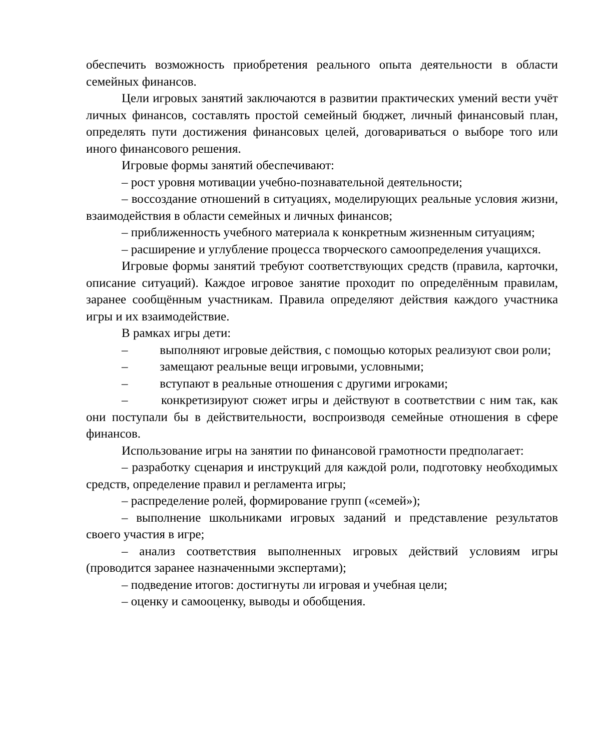обеспечить возможность приобретения реального опыта деятельности в области семейных финансов.
Цели игровых занятий заключаются в развитии практических умений вести учёт личных финансов, составлять простой семейный бюджет, личный финансовый план, определять пути достижения финансовых целей, договариваться о выборе того или иного финансового решения.
Игровые формы занятий обеспечивают:
– рост уровня мотивации учебно-познавательной деятельности;
– воссоздание отношений в ситуациях, моделирующих реальные условия жизни, взаимодействия в области семейных и личных финансов;
– приближенность учебного материала к конкретным жизненным ситуациям;
– расширение и углубление процесса творческого самоопределения учащихся.
Игровые формы занятий требуют соответствующих средств (правила, карточки, описание ситуаций). Каждое игровое занятие проходит по определённым правилам, заранее сообщённым участникам. Правила определяют действия каждого участника игры и их взаимодействие.
В рамках игры дети:
– выполняют игровые действия, с помощью которых реализуют свои роли;
– замещают реальные вещи игровыми, условными;
– вступают в реальные отношения с другими игроками;
– конкретизируют сюжет игры и действуют в соответствии с ним так, как они поступали бы в действительности, воспроизводя семейные отношения в сфере финансов.
Использование игры на занятии по финансовой грамотности предполагает:
– разработку сценария и инструкций для каждой роли, подготовку необходимых средств, определение правил и регламента игры;
– распределение ролей, формирование групп («семей»);
– выполнение школьниками игровых заданий и представление результатов своего участия в игре;
– анализ соответствия выполненных игровых действий условиям игры (проводится заранее назначенными экспертами);
– подведение итогов: достигнуты ли игровая и учебная цели;
– оценку и самооценку, выводы и обобщения.